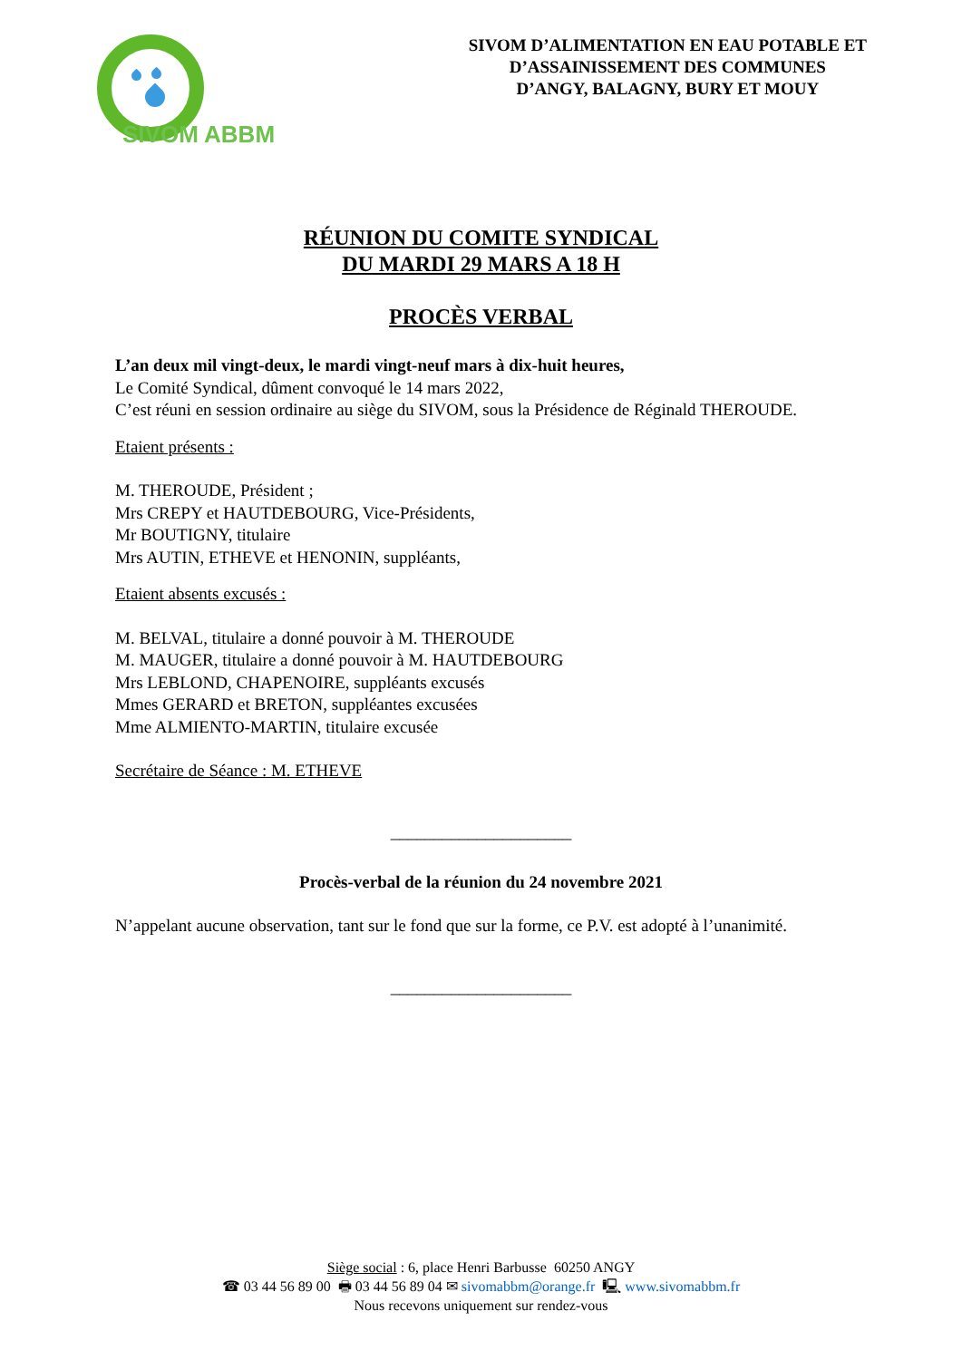SIVOM ABBM
SIVOM D’ALIMENTATION EN EAU POTABLE ET
D’ASSAINISSEMENT DES COMMUNES
D’ANGY, BALAGNY, BURY ET MOUY
RÉUNION DU COMITE SYNDICAL
DU MARDI 29 MARS A 18 H
PROCÈS VERBAL
L’an deux mil vingt-deux, le mardi vingt-neuf mars à dix-huit heures,
Le Comité Syndical, dûment convoqué le 14 mars 2022,
C’est réuni en session ordinaire au siège du SIVOM, sous la Présidence de Réginald THEROUDE.
Etaient présents :
M. THEROUDE, Président ;
Mrs CREPY et HAUTDEBOURG, Vice-Présidents,
Mr BOUTIGNY, titulaire
Mrs AUTIN, ETHEVE et HENONIN, suppléants,
Etaient absents excusés :
M. BELVAL, titulaire a donné pouvoir à M. THEROUDE
M. MAUGER, titulaire a donné pouvoir à M. HAUTDEBOURG
Mrs LEBLOND, CHAPENOIRE, suppléants excusés
Mmes GERARD et BRETON, suppléantes excusées
Mme ALMIENTO-MARTIN, titulaire excusée
Secrétaire de Séance : M. ETHEVE
_____________________
Procès-verbal de la réunion du 24 novembre 2021
N’appelant aucune observation, tant sur le fond que sur la forme, ce P.V. est adopté à l’unanimité.
_____________________
Siège social : 6, place Henri Barbusse 60250 ANGY
☎ 03 44 56 89 00 🖶 03 44 56 89 04 ✉ sivomabbm@orange.fr 🖳 www.sivomabbm.fr
Nous recevons uniquement sur rendez-vous